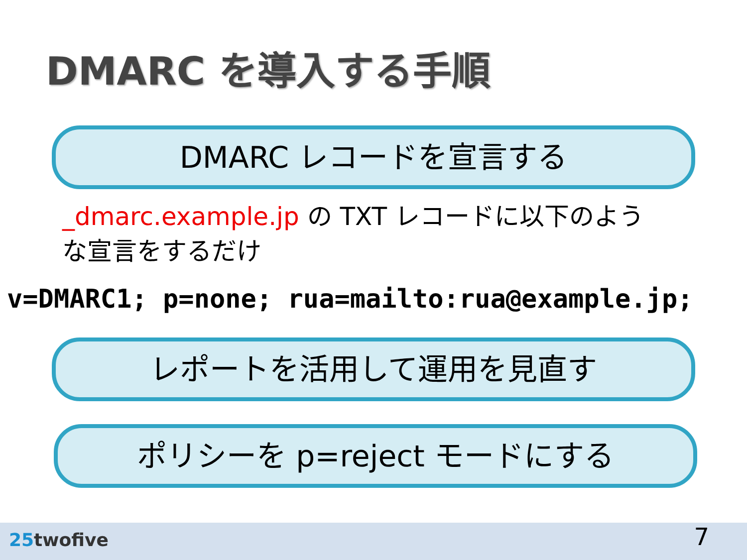DMARC を導入する手順
DMARC レコードを宣言する
_dmarc.example.jp の TXT レコードに以下のような宣言をするだけ
v=DMARC1; p=none; rua=mailto:rua@example.jp;
レポートを活用して運用を見直す
ポリシーを p=reject モードにする
25twofive 7